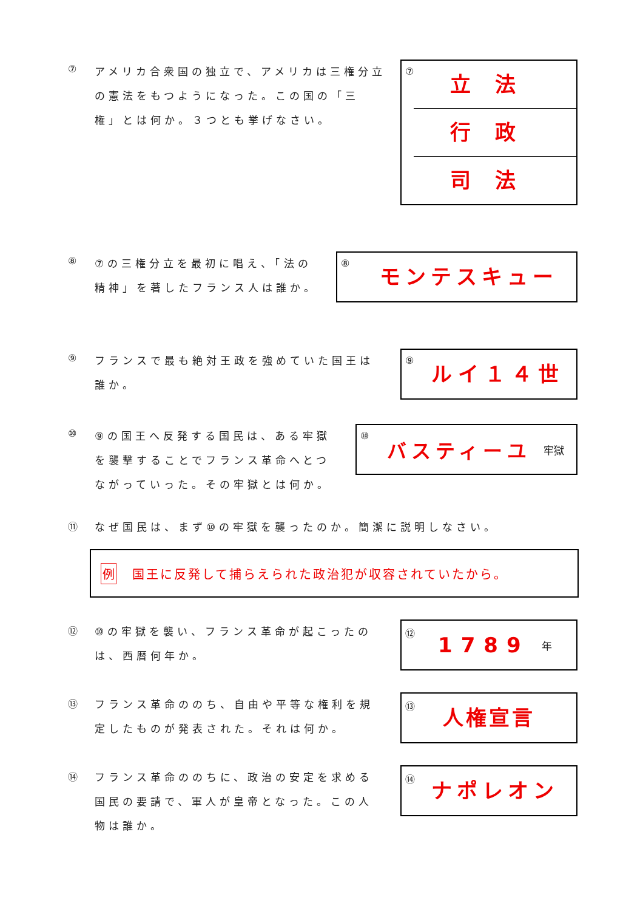⑦
アメリカ合衆国の独立で、アメリカは三権分立の憲法をもつようになった。この国の「三権」とは何か。３つとも挙げなさい。
⑦
立法
行政
司法
⑧
⑦の三権分立を最初に唱え、「法の精神」を著したフランス人は誰か。
⑧
モンテスキュー
⑨
フランスで最も絶対王政を強めていた国王は誰か。
⑨
ルイ１４世
⑩
⑨の国王へ反発する国民は、ある牢獄を襲撃することでフランス革命へとつながっていった。その牢獄とは何か。
⑩
バスティーユ 牢獄
⑪
なぜ国民は、まず⑩の牢獄を襲ったのか。簡潔に説明しなさい。
例 国王に反発して捕らえられた政治犯が収容されていたから。
⑫
⑩の牢獄を襲い、フランス革命が起こったのは、西暦何年か。
⑫
1789 年
⑬
フランス革命ののち、自由や平等な権利を規定したものが発表された。それは何か。
⑬
人権宣言
⑭
フランス革命ののちに、政治の安定を求める国民の要請で、軍人が皇帝となった。この人物は誰か。
⑭
ナポレオン